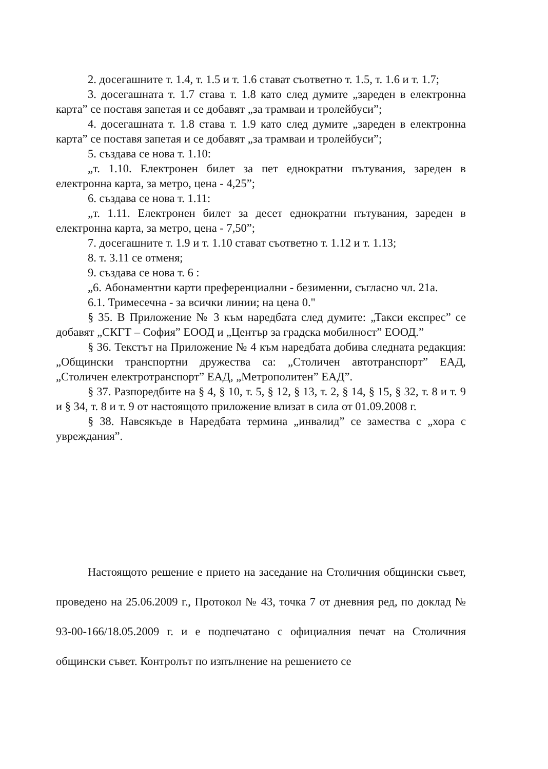2. досегашните т. 1.4, т. 1.5 и т. 1.6 стават съответно т. 1.5, т. 1.6 и т. 1.7;
3. досегашната т. 1.7 става т. 1.8 като след думите „зареден в електронна карта” се поставя запетая и се добавят „за трамваи и тролейбуси”;
4. досегашната т. 1.8 става т. 1.9 като след думите „зареден в електронна карта” се поставя запетая и се добавят „за трамваи и тролейбуси”;
5. създава се нова т. 1.10:
„т. 1.10. Електронен билет за пет еднократни пътувания, зареден в електронна карта, за метро, цена - 4,25”;
6. създава се нова т. 1.11:
„т. 1.11. Електронен билет за десет еднократни пътувания, зареден в електронна карта, за метро, цена - 7,50”;
7. досегашните т. 1.9 и т. 1.10 стават съответно т. 1.12 и т. 1.13;
8. т. 3.11 се отменя;
9. създава се нова т. 6 :
„6. Абонаментни карти преференциални - безименни, съгласно чл. 21а.
6.1. Тримесечна - за всички линии; на цена 0."
§ 35. В Приложение № 3 към наредбата след думите: „Такси експрес” се добавят „СКГТ – София” ЕООД и „Център за градска мобилност” ЕООД.”
§ 36. Текстът на Приложение № 4 към наредбата добива следната редакция: „Общински транспортни дружества са: „Столичен автотранспорт” ЕАД, „Столичен електротранспорт” ЕАД, „Метрополитен” ЕАД”.
§ 37. Разпоредбите на § 4, § 10, т. 5, § 12, § 13, т. 2, § 14, § 15, § 32, т. 8 и т. 9 и § 34, т. 8 и т. 9 от настоящото приложение влизат в сила от 01.09.2008 г.
§ 38. Навсякъде в Наредбата термина „инвалид” се замества с „хора с увреждания”.
Настоящото решение е прието на заседание на Столичния общински съвет, проведено на 25.06.2009 г., Протокол № 43, точка 7 от дневния ред, по доклад № 93-00-166/18.05.2009 г. и е подпечатано с официалния печат на Столичния общински съвет. Контролът по изпълнение на решението се